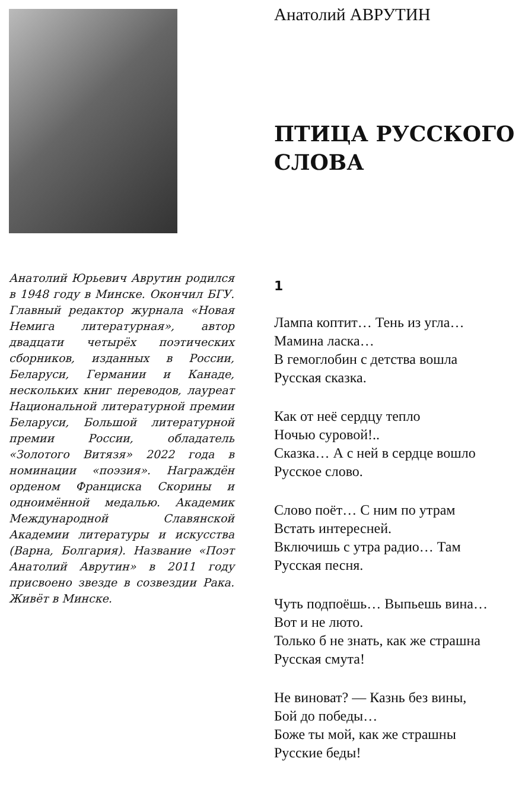Анатолий Юрьевич Аврутин родился в 1948 году в Минске. Окончил БГУ. Главный редактор журнала «Новая Немига литературная», автор двадцати четырёх поэтических сборников, изданных в России, Беларуси, Германии и Канаде, нескольких книг переводов, лауреат Национальной литературной премии Беларуси, Большой литературной премии России, обладатель «Золотого Витязя» 2022 года в номинации «поэзия». Награждён орденом Франциска Скорины и одноимённой медалью. Академик Международной Славянской Академии литературы и искусства (Варна, Болгария). Название «Поэт Анатолий Аврутин» в 2011 году присвоено звезде в созвездии Рака. Живёт в Минске.
Анатолий АВРУТИН
ПТИЦА РУССКОГО
СЛОВА
1
Лампа коптит… Тень из угла…
Мамина ласка…
В гемоглобин с детства вошла
Русская сказка.
Как от неё сердцу тепло
Ночью суровой!..
Сказка… А с ней в сердце вошло
Русское слово.
Слово поёт… С ним по утрам
Встать интересней.
Включишь с утра радио… Там
Русская песня.
Чуть подпоёшь… Выпьешь вина…
Вот и не люто.
Только б не знать, как же страшна
Русская смута!
Не виноват? — Казнь без вины,
Бой до победы…
Боже ты мой, как же страшны
Русские беды!